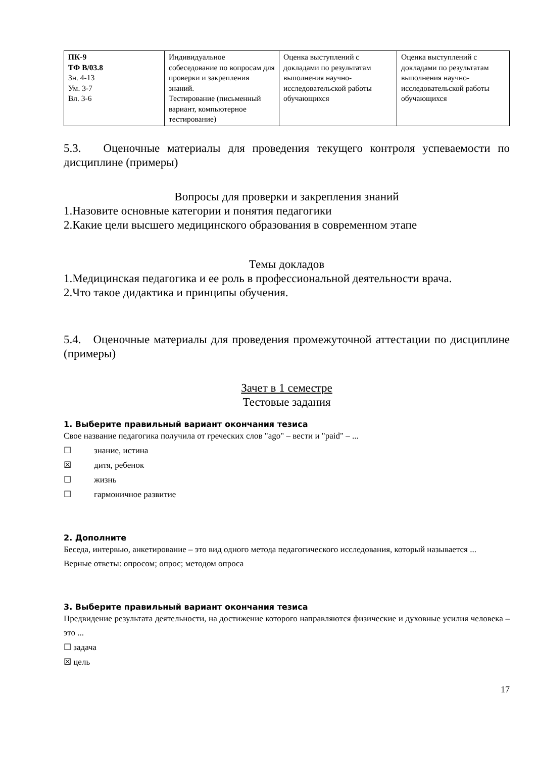| ПК-9 ТФ В/03.8 Зн. 4-13 Ум. 3-7 Вл. 3-6 | Индивидуальное собеседование по вопросам для проверки и закрепления знаний. Тестирование (письменный вариант, компьютерное тестирование) | Оценка выступлений с докладами по результатам выполнения научно-исследовательской работы обучающихся | Оценка выступлений с докладами по результатам выполнения научно-исследовательской работы обучающихся |
5.3. Оценочные материалы для проведения текущего контроля успеваемости по дисциплине (примеры)
Вопросы для проверки и закрепления знаний
1.Назовите основные категории и понятия педагогики
2.Какие цели высшего медицинского образования в современном этапе
Темы докладов
1.Медицинская педагогика и ее роль в профессиональной деятельности врача.
2.Что такое дидактика и принципы обучения.
5.4. Оценочные материалы для проведения промежуточной аттестации по дисциплине (примеры)
Зачет в 1 семестре
Тестовые задания
1. Выберите правильный вариант окончания тезиса
Свое название педагогика получила от греческих слов "ago" – вести и "paid" – ...
☐ знание, истина
☒ дитя, ребенок
☐ жизнь
☐ гармоничное развитие
2. Дополните
Беседа, интервью, анкетирование – это вид одного метода педагогического исследования, который называется ...
Верные ответы: опросом; опрос; методом опроса
3. Выберите правильный вариант окончания тезиса
Предвидение результата деятельности, на достижение которого направляются физические и духовные усилия человека – это ...
☐ задача
☒ цель
17